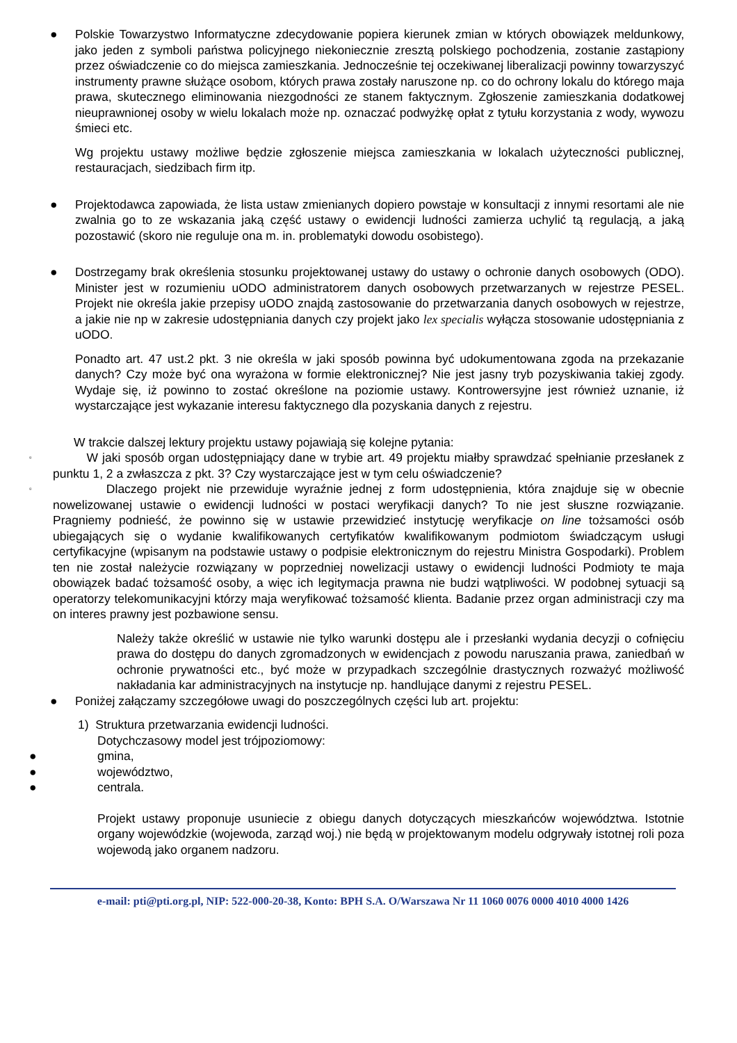● Polskie Towarzystwo Informatyczne zdecydowanie popiera kierunek zmian w których obowiązek meldunkowy, jako jeden z symboli państwa policyjnego niekoniecznie zresztą polskiego pochodzenia, zostanie zastąpiony przez oświadczenie co do miejsca zamieszkania. Jednocześnie tej oczekiwanej liberalizacji powinny towarzyszyć instrumenty prawne służące osobom, których prawa zostały naruszone np. co do ochrony lokalu do którego maja prawa, skutecznego eliminowania niezgodności ze stanem faktycznym. Zgłoszenie zamieszkania dodatkowej nieuprawnionej osoby w wielu lokalach może np. oznaczać podwyżkę opłat z tytułu korzystania z wody, wywozu śmieci etc.
Wg projektu ustawy możliwe będzie zgłoszenie miejsca zamieszkania w lokalach użyteczności publicznej, restauracjach, siedzibach firm itp.
● Projektodawca zapowiada, że lista ustaw zmienianych dopiero powstaje w konsultacji z innymi resortami ale nie zwalnia go to ze wskazania jaką część ustawy o ewidencji ludności zamierza uchylić tą regulacją, a jaką pozostawić (skoro nie reguluje ona m. in. problematyki dowodu osobistego).
● Dostrzegamy brak określenia stosunku projektowanej ustawy do ustawy o ochronie danych osobowych (ODO). Minister jest w rozumieniu uODO administratorem danych osobowych przetwarzanych w rejestrze PESEL. Projekt nie określa jakie przepisy uODO znajdą zastosowanie do przetwarzania danych osobowych w rejestrze, a jakie nie np w zakresie udostępniania danych czy projekt jako lex specialis wyłącza stosowanie udostępniania z uODO.
Ponadto art. 47 ust.2 pkt. 3 nie określa w jaki sposób powinna być udokumentowana zgoda na przekazanie danych? Czy może być ona wyrażona w formie elektronicznej? Nie jest jasny tryb pozyskiwania takiej zgody. Wydaje się, iż powinno to zostać określone na poziomie ustawy. Kontrowersyjne jest również uznanie, iż wystarczające jest wykazanie interesu faktycznego dla pozyskania danych z rejestru.
W trakcie dalszej lektury projektu ustawy pojawiają się kolejne pytania:
▫
W jaki sposób organ udostępniający dane w trybie art. 49 projektu miałby sprawdzać spełnianie przesłanek z punktu 1, 2 a zwłaszcza z pkt. 3? Czy wystarczające jest w tym celu oświadczenie?
▫
Dlaczego projekt nie przewiduje wyraźnie jednej z form udostępnienia, która znajduje się w obecnie nowelizowanej ustawie o ewidencji ludności w postaci weryfikacji danych? To nie jest słuszne rozwiązanie. Pragniemy podnieść, że powinno się w ustawie przewidzieć instytucję weryfikacje on line tożsamości osób ubiegających się o wydanie kwalifikowanych certyfikatów kwalifikowanym podmiotom świadczącym usługi certyfikacyjne (wpisanym na podstawie ustawy o podpisie elektronicznym do rejestru Ministra Gospodarki). Problem ten nie został należycie rozwiązany w poprzedniej nowelizacji ustawy o ewidencji ludności Podmioty te maja obowiązek badać tożsamość osoby, a więc ich legitymacja prawna nie budzi wątpliwości. W podobnej sytuacji są operatorzy telekomunikacyjni którzy maja weryfikować tożsamość klienta. Badanie przez organ administracji czy ma on interes prawny jest pozbawione sensu.
Należy także określić w ustawie nie tylko warunki dostępu ale i przesłanki wydania decyzji o cofnięciu prawa do dostępu do danych zgromadzonych w ewidencjach z powodu naruszania prawa, zaniedbań w ochronie prywatności etc., być może w przypadkach szczególnie drastycznych rozważyć możliwość nakładania kar administracyjnych na instytucje np. handlujące danymi z rejestru PESEL.
● Poniżej załączamy szczegółowe uwagi do poszczególnych części lub art. projektu:
1) Struktura przetwarzania ewidencji ludności.
Dotychczasowy model jest trójpoziomowy:
● gmina,
● województwo,
● centrala.
Projekt ustawy proponuje usuniecie z obiegu danych dotyczących mieszkańców województwa. Istotnie organy wojewódzkie (wojewoda, zarząd woj.) nie będą w projektowanym modelu odgrywały istotnej roli poza wojewodą jako organem nadzoru.
e-mail: pti@pti.org.pl, NIP: 522-000-20-38, Konto: BPH S.A. O/Warszawa Nr 11 1060 0076 0000 4010 4000 1426